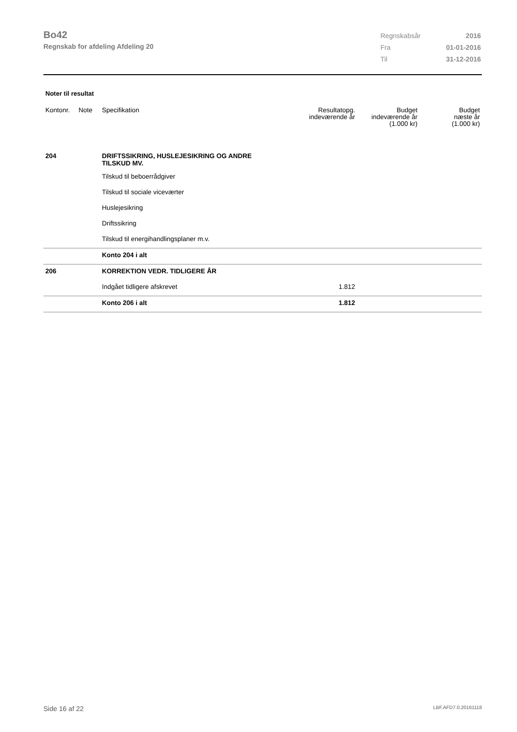Bo42
Regnskab for afdeling Afdeling 20
| Regnskabsår | 2016 |
| Fra | 01-01-2016 |
| Til | 31-12-2016 |
Noter til resultat
| Kontonr. | Note | Specifikation | Resultatopg. indeværende år | Budget indeværende år (1.000 kr) | Budget næste år (1.000 kr) |
| --- | --- | --- | --- | --- | --- |
| 204 | | DRIFTSSIKRING, HUSLEJESIKRING OG ANDRE TILSKUD MV. | | | |
| | | Tilskud til beboerrådgiver | | | |
| | | Tilskud til sociale viceværter | | | |
| | | Huslejesikring | | | |
| | | Driftssikring | | | |
| | | Tilskud til energihandlingsplaner m.v. | | | |
| | | Konto 204 i alt | | | |
| 206 | | KORREKTION VEDR. TIDLIGERE ÅR | | | |
| | | Indgået tidligere afskrevet | 1.812 | | |
| | | Konto 206 i alt | 1.812 | | |
Side 16 af 22 LBF.AFD7.0.20161118